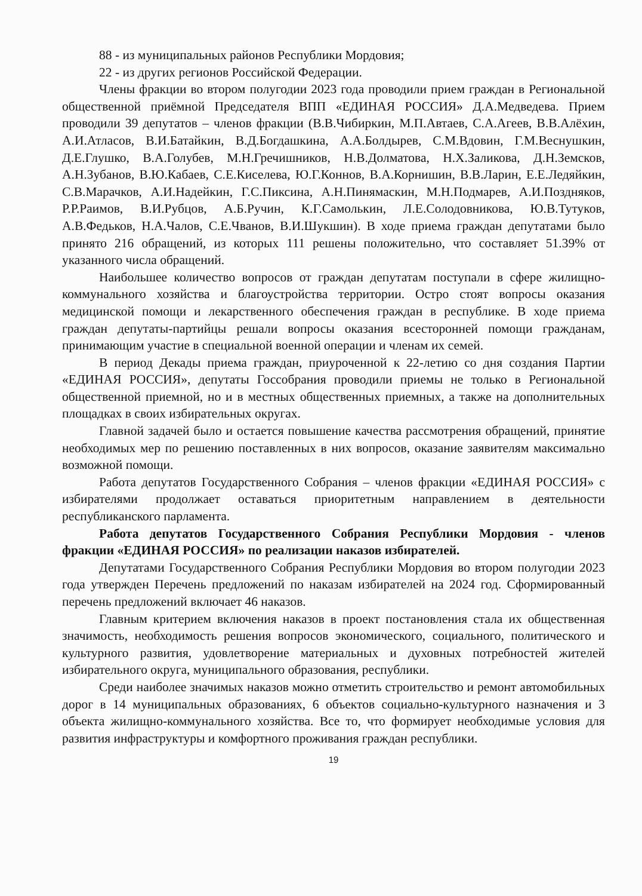88 - из муниципальных районов Республики Мордовия;
22 - из других регионов Российской Федерации.
Члены фракции во втором полугодии 2023 года проводили прием граждан в Региональной общественной приёмной Председателя ВПП «ЕДИНАЯ РОССИЯ» Д.А.Медведева. Прием проводили 39 депутатов – членов фракции (В.В.Чибиркин, М.П.Автаев, С.А.Агеев, В.В.Алёхин, А.И.Атласов, В.И.Батайкин, В.Д.Богдашкина, А.А.Болдырев, С.М.Вдовин, Г.М.Веснушкин, Д.Е.Глушко, В.А.Голубев, М.Н.Гречишников, Н.В.Долматова, Н.Х.Заликова, Д.Н.Земсков, А.Н.Зубанов, В.Ю.Кабаев, С.Е.Киселева, Ю.Г.Коннов, В.А.Корнишин, В.В.Ларин, Е.Е.Ледяйкин, С.В.Марачков, А.И.Надейкин, Г.С.Пиксина, А.Н.Пинямаскин, М.Н.Подмарев, А.И.Поздняков, Р.Р.Раимов, В.И.Рубцов, А.Б.Ручин, К.Г.Самолькин, Л.Е.Солодовникова, Ю.В.Тутуков, А.В.Федьков, Н.А.Чалов, С.Е.Чванов, В.И.Шукшин). В ходе приема граждан депутатами было принято 216 обращений, из которых 111 решены положительно, что составляет 51.39% от указанного числа обращений.
Наибольшее количество вопросов от граждан депутатам поступали в сфере жилищно-коммунального хозяйства и благоустройства территории. Остро стоят вопросы оказания медицинской помощи и лекарственного обеспечения граждан в республике. В ходе приема граждан депутаты-партийцы решали вопросы оказания всесторонней помощи гражданам, принимающим участие в специальной военной операции и членам их семей.
В период Декады приема граждан, приуроченной к 22-летию со дня создания Партии «ЕДИНАЯ РОССИЯ», депутаты Госсобрания проводили приемы не только в Региональной общественной приемной, но и в местных общественных приемных, а также на дополнительных площадках в своих избирательных округах.
Главной задачей было и остается повышение качества рассмотрения обращений, принятие необходимых мер по решению поставленных в них вопросов, оказание заявителям максимально возможной помощи.
Работа депутатов Государственного Собрания – членов фракции «ЕДИНАЯ РОССИЯ» с избирателями продолжает оставаться приоритетным направлением в деятельности республиканского парламента.
Работа депутатов Государственного Собрания Республики Мордовия - членов фракции «ЕДИНАЯ РОССИЯ» по реализации наказов избирателей.
Депутатами Государственного Собрания Республики Мордовия во втором полугодии 2023 года утвержден Перечень предложений по наказам избирателей на 2024 год. Сформированный перечень предложений включает 46 наказов.
Главным критерием включения наказов в проект постановления стала их общественная значимость, необходимость решения вопросов экономического, социального, политического и культурного развития, удовлетворение материальных и духовных потребностей жителей избирательного округа, муниципального образования, республики.
Среди наиболее значимых наказов можно отметить строительство и ремонт автомобильных дорог в 14 муниципальных образованиях, 6 объектов социально-культурного назначения и 3 объекта жилищно-коммунального хозяйства. Все то, что формирует необходимые условия для развития инфраструктуры и комфортного проживания граждан республики.
19